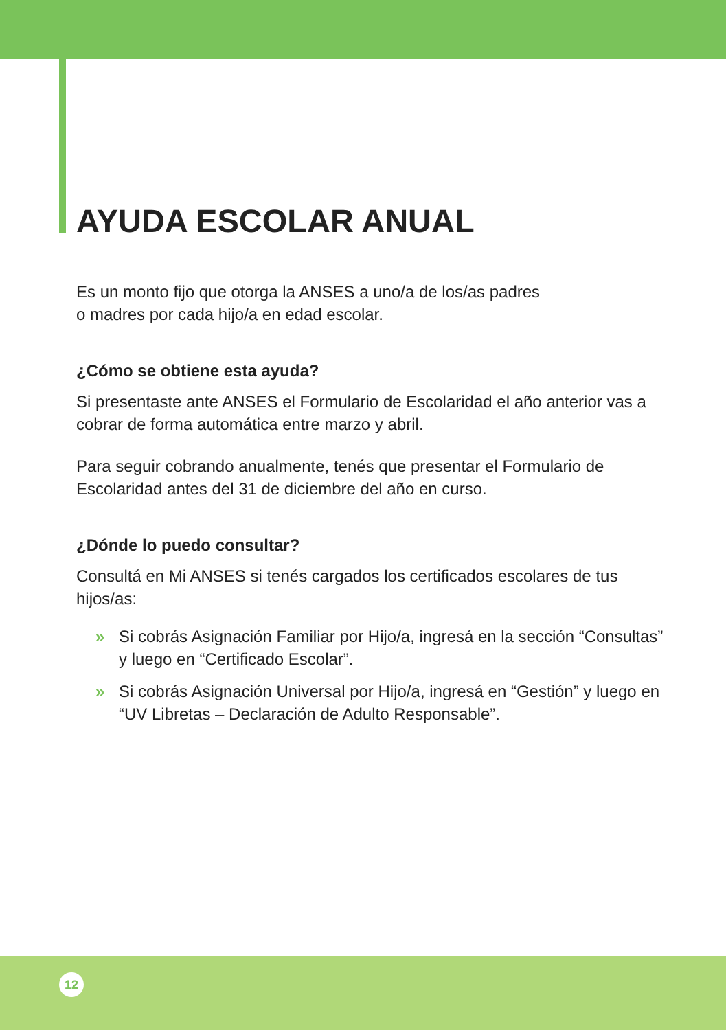AYUDA ESCOLAR ANUAL
Es un monto fijo que otorga la ANSES a uno/a de los/as padres
o madres por cada hijo/a en edad escolar.
¿Cómo se obtiene esta ayuda?
Si presentaste ante ANSES el Formulario de Escolaridad el año anterior vas a cobrar de forma automática entre marzo y abril.
Para seguir cobrando anualmente, tenés que presentar el Formulario de Escolaridad antes del 31 de diciembre del año en curso.
¿Dónde lo puedo consultar?
Consultá en Mi ANSES si tenés cargados los certificados escolares de tus hijos/as:
» Si cobrás Asignación Familiar por Hijo/a, ingresá en la sección “Consultas” y luego en “Certificado Escolar”.
» Si cobrás Asignación Universal por Hijo/a, ingresá en “Gestión” y luego en “UV Libretas – Declaración de Adulto Responsable”.
12